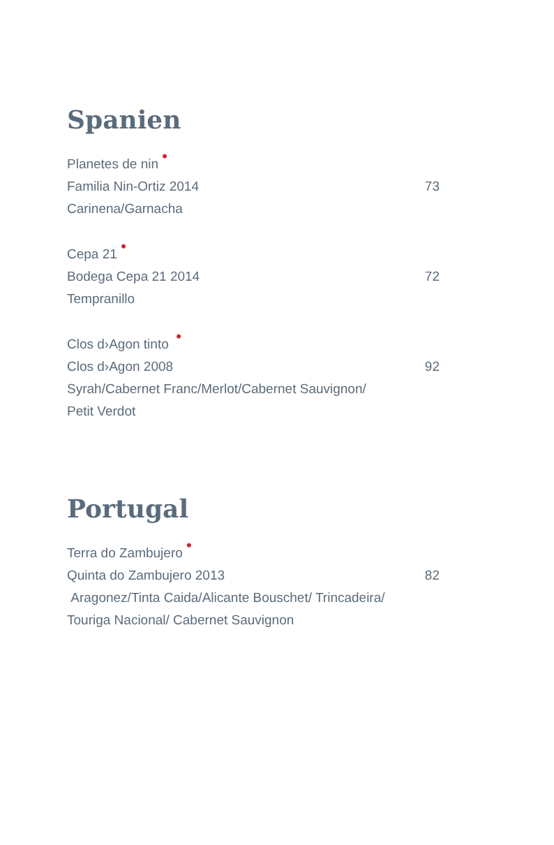Spanien
Planetes de nin •
Familia Nin-Ortiz 2014 73
Carinena/Garnacha
Cepa 21 •
Bodega Cepa 21 2014 72
Tempranillo
Clos d›Agon tinto •
Clos d›Agon 2008 92
Syrah/Cabernet Franc/Merlot/Cabernet Sauvignon/
Petit Verdot
Portugal
Terra do Zambujero •
Quinta do Zambujero 2013 82
Aragonez/Tinta Caida/Alicante Bouschet/ Trincadeira/
Touriga Nacional/ Cabernet Sauvignon